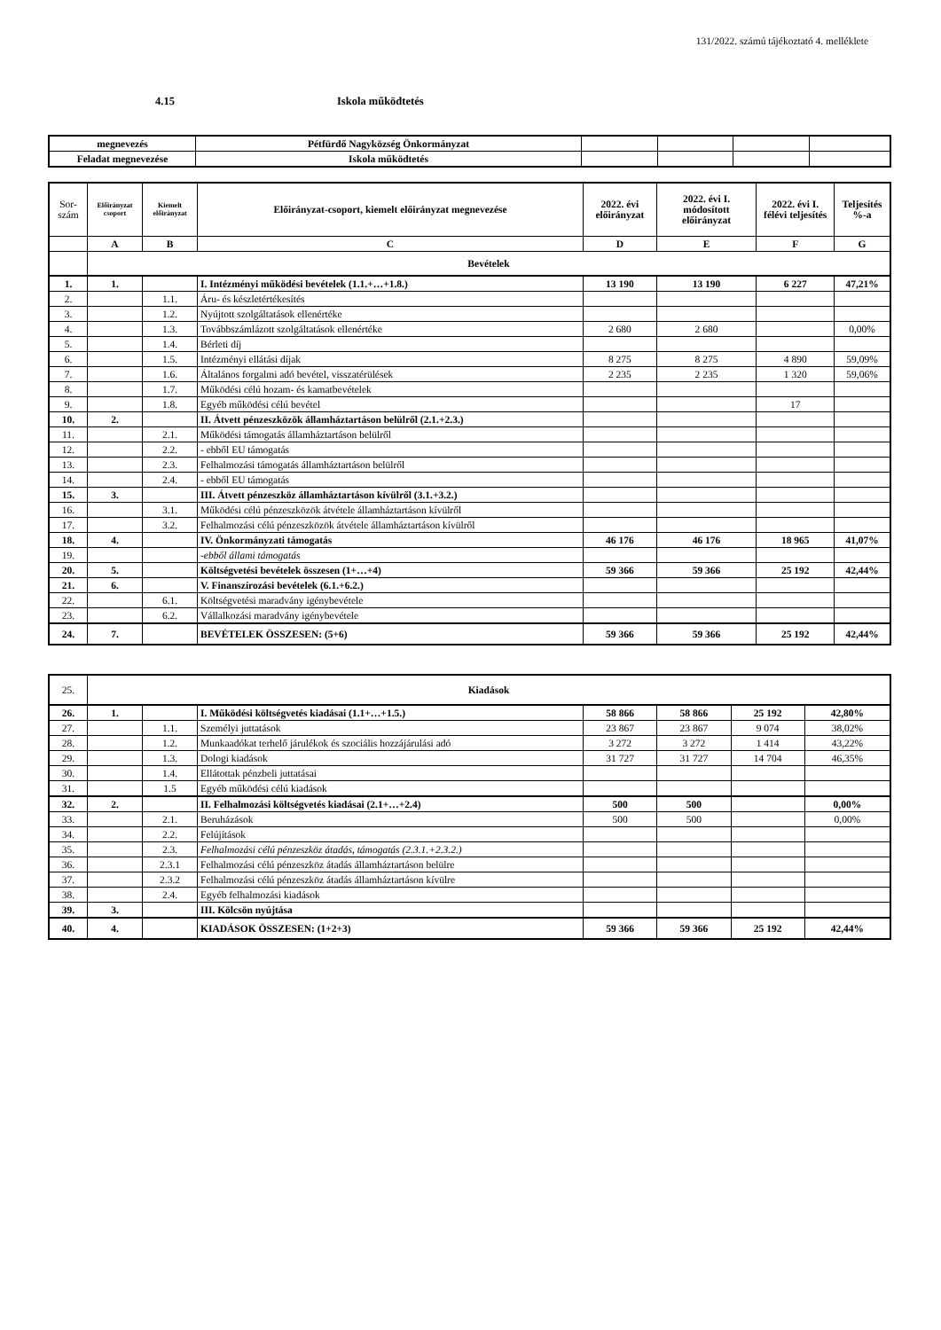131/2022. számú tájékoztató 4. melléklete
4.15 Iskola működtetés
| megnevezés | Pétfürdő Nagyközség Önkormányzat | | | | |
| Feladat megnevezése | Iskola működtetés | | | | |
| Sor- szám | Előirányzat csoport | Kiemelt előirányzat | Előirányzat-csoport, kiemelt előirányzat megnevezése | 2022. évi előirányzat | 2022. évi I. módosított előirányzat | 2022. évi I. félévi teljesítés | Teljesítés %-a |
| --- | --- | --- | --- | --- | --- | --- | --- |
| | A | B | C | D | E | F | G |
| | Bevételek | | | | | | |
| 1. | 1. | | I. Intézményi működési bevételek (1.1.+…+1.8.) | 13 190 | 13 190 | 6 227 | 47,21% |
| 2. | | 1.1. | Áru- és készletértékesítés | | | | |
| 3. | | 1.2. | Nyújtott szolgáltatások ellenértéke | | | | |
| 4. | | 1.3. | Továbbszámlázott szolgáltatások ellenértéke | 2 680 | 2 680 | | 0,00% |
| 5. | | 1.4. | Bérleti díj | | | | |
| 6. | | 1.5. | Intézményi ellátási díjak | 8 275 | 8 275 | 4 890 | 59,09% |
| 7. | | 1.6. | Általános forgalmi adó bevétel, visszatérülések | 2 235 | 2 235 | 1 320 | 59,06% |
| 8. | | 1.7. | Működési célú hozam- és kamatbevételek | | | | |
| 9. | | 1.8. | Egyéb működési célú bevétel | | | 17 | |
| 10. | 2. | | II. Átvett pénzeszközök államháztartáson belülről (2.1.+2.3.) | | | | |
| 11. | | 2.1. | Működési támogatás államháztartáson belülről | | | | |
| 12. | | 2.2. | - ebből EU támogatás | | | | |
| 13. | | 2.3. | Felhalmozási támogatás államháztartáson belülről | | | | |
| 14. | | 2.4. | - ebből EU támogatás | | | | |
| 15. | 3. | | III. Átvett pénzeszköz államháztartáson kívülről (3.1.+3.2.) | | | | |
| 16. | | 3.1. | Működési célú pénzeszközök átvétele államháztartáson kívülről | | | | |
| 17. | | 3.2. | Felhalmozási célú pénzeszközök átvétele államháztartáson kívülről | | | | |
| 18. | 4. | | IV. Önkormányzati támogatás | 46 176 | 46 176 | 18 965 | 41,07% |
| 19. | | | -ebből állami támogatás | | | | |
| 20. | 5. | | Költségvetési bevételek összesen (1+…+4) | 59 366 | 59 366 | 25 192 | 42,44% |
| 21. | 6. | | V. Finanszírozási bevételek (6.1.+6.2.) | | | | |
| 22. | | 6.1. | Költségvetési maradvány igénybevétele | | | | |
| 23. | | 6.2. | Vállalkozási maradvány igénybevétele | | | | |
| 24. | 7. | | BEVÉTELEK ÖSSZESEN: (5+6) | 59 366 | 59 366 | 25 192 | 42,44% |
| 25. | Kiadások | | | | | | |
| 26. | 1. | | I. Működési költségvetés kiadásai (1.1+…+1.5.) | 58 866 | 58 866 | 25 192 | 42,80% |
| 27. | | 1.1. | Személyi juttatások | 23 867 | 23 867 | 9 074 | 38,02% |
| 28. | | 1.2. | Munkaadókat terhelő járulékok és szociális hozzájárulási adó | 3 272 | 3 272 | 1 414 | 43,22% |
| 29. | | 1.3. | Dologi kiadások | 31 727 | 31 727 | 14 704 | 46,35% |
| 30. | | 1.4. | Ellátottak pénzbeli juttatásai | | | | |
| 31. | | 1.5 | Egyéb működési célú kiadások | | | | |
| 32. | 2. | | II. Felhalmozási költségvetés kiadásai (2.1+…+2.4) | 500 | 500 | | 0,00% |
| 33. | | 2.1. | Beruházások | 500 | 500 | | 0,00% |
| 34. | | 2.2. | Felújítások | | | | |
| 35. | | 2.3. | Felhalmozási célú pénzeszköz átadás, támogatás (2.3.1.+2.3.2.) | | | | |
| 36. | | 2.3.1 | Felhalmozási célú pénzeszköz átadás államháztartáson belülre | | | | |
| 37. | | 2.3.2 | Felhalmozási célú pénzeszköz átadás államháztartáson kívülre | | | | |
| 38. | | 2.4. | Egyéb felhalmozási kiadások | | | | |
| 39. | 3. | | III. Kölcsön nyújtása | | | | |
| 40. | 4. | | KIADÁSOK ÖSSZESEN: (1+2+3) | 59 366 | 59 366 | 25 192 | 42,44% |